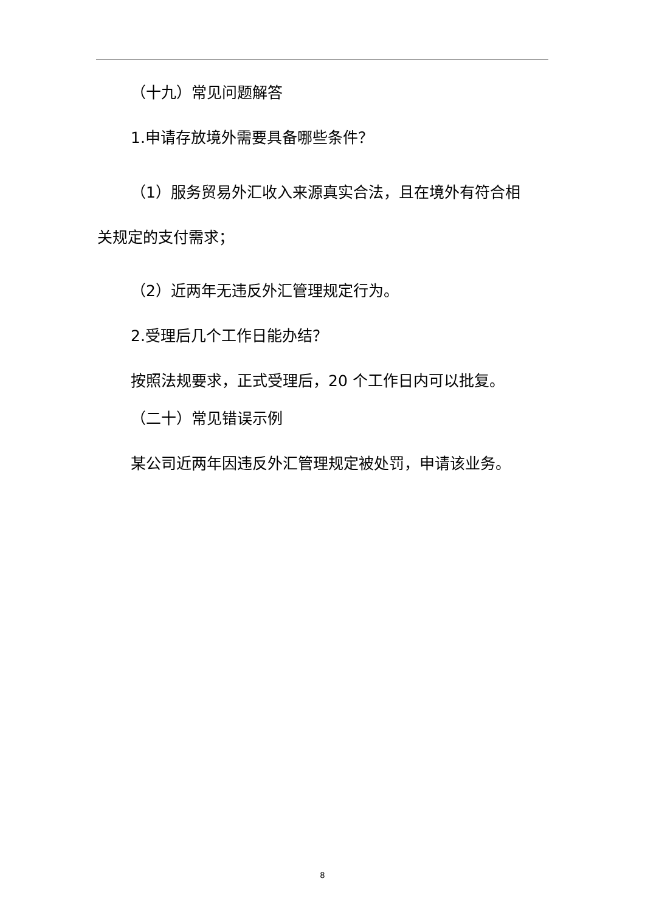（十九）常见问题解答
1.申请存放境外需要具备哪些条件？
（1）服务贸易外汇收入来源真实合法，且在境外有符合相
关规定的支付需求；
（2）近两年无违反外汇管理规定行为。
2.受理后几个工作日能办结？
按照法规要求，正式受理后，20 个工作日内可以批复。
（二十）常见错误示例
某公司近两年因违反外汇管理规定被处罚，申请该业务。
8